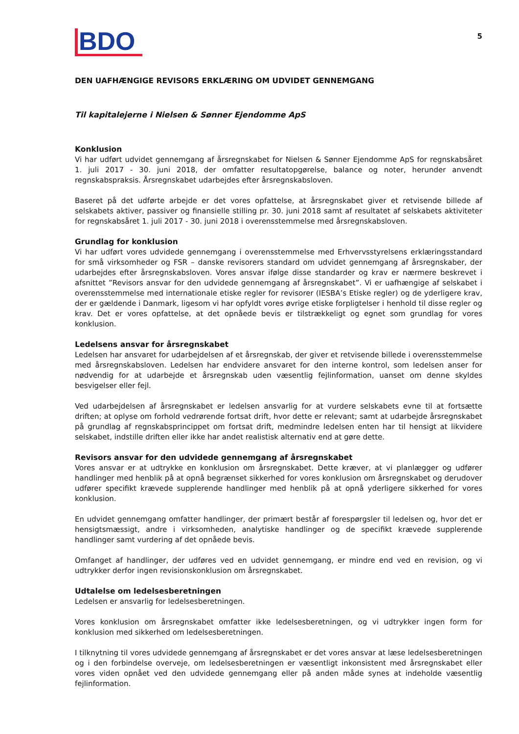BDO
5
DEN UAFHÆNGIGE REVISORS ERKLÆRING OM UDVIDET GENNEMGANG
Til kapitalejerne i Nielsen & Sønner Ejendomme ApS
Konklusion
Vi har udført udvidet gennemgang af årsregnskabet for Nielsen & Sønner Ejendomme ApS for regnskabsåret 1. juli 2017 - 30. juni 2018, der omfatter resultatopgørelse, balance og noter, herunder anvendt regnskabspraksis. Årsregnskabet udarbejdes efter årsregnskabsloven.
Baseret på det udførte arbejde er det vores opfattelse, at årsregnskabet giver et retvisende billede af selskabets aktiver, passiver og finansielle stilling pr. 30. juni 2018 samt af resultatet af selskabets aktiviteter for regnskabsåret 1. juli 2017 - 30. juni 2018 i overensstemmelse med årsregnskabsloven.
Grundlag for konklusion
Vi har udført vores udvidede gennemgang i overensstemmelse med Erhvervsstyrelsens erklæringsstandard for små virksomheder og FSR – danske revisorers standard om udvidet gennemgang af årsregnskaber, der udarbejdes efter årsregnskabsloven. Vores ansvar ifølge disse standarder og krav er nærmere beskrevet i afsnittet ”Revisors ansvar for den udvidede gennemgang af årsregnskabet”. Vi er uafhængige af selskabet i overensstemmelse med internationale etiske regler for revisorer (IESBA’s Etiske regler) og de yderligere krav, der er gældende i Danmark, ligesom vi har opfyldt vores øvrige etiske forpligtelser i henhold til disse regler og krav. Det er vores opfattelse, at det opnåede bevis er tilstrækkeligt og egnet som grundlag for vores konklusion.
Ledelsens ansvar for årsregnskabet
Ledelsen har ansvaret for udarbejdelsen af et årsregnskab, der giver et retvisende billede i overensstemmelse med årsregnskabsloven. Ledelsen har endvidere ansvaret for den interne kontrol, som ledelsen anser for nødvendig for at udarbejde et årsregnskab uden væsentlig fejlinformation, uanset om denne skyldes besvigelser eller fejl.
Ved udarbejdelsen af årsregnskabet er ledelsen ansvarlig for at vurdere selskabets evne til at fortsætte driften; at oplyse om forhold vedrørende fortsat drift, hvor dette er relevant; samt at udarbejde årsregnskabet på grundlag af regnskabsprincippet om fortsat drift, medmindre ledelsen enten har til hensigt at likvidere selskabet, indstille driften eller ikke har andet realistisk alternativ end at gøre dette.
Revisors ansvar for den udvidede gennemgang af årsregnskabet
Vores ansvar er at udtrykke en konklusion om årsregnskabet. Dette kræver, at vi planlægger og udfører handlinger med henblik på at opnå begrænset sikkerhed for vores konklusion om årsregnskabet og derudover udfører specifikt krævede supplerende handlinger med henblik på at opnå yderligere sikkerhed for vores konklusion.
En udvidet gennemgang omfatter handlinger, der primært består af forespørgsler til ledelsen og, hvor det er hensigtsmæssigt, andre i virksomheden, analytiske handlinger og de specifikt krævede supplerende handlinger samt vurdering af det opnåede bevis.
Omfanget af handlinger, der udføres ved en udvidet gennemgang, er mindre end ved en revision, og vi udtrykker derfor ingen revisionskonklusion om årsregnskabet.
Udtalelse om ledelsesberetningen
Ledelsen er ansvarlig for ledelsesberetningen.
Vores konklusion om årsregnskabet omfatter ikke ledelsesberetningen, og vi udtrykker ingen form for konklusion med sikkerhed om ledelsesberetningen.
I tilknytning til vores udvidede gennemgang af årsregnskabet er det vores ansvar at læse ledelsesberetningen og i den forbindelse overveje, om ledelsesberetningen er væsentligt inkonsistent med årsregnskabet eller vores viden opnået ved den udvidede gennemgang eller på anden måde synes at indeholde væsentlig fejlinformation.